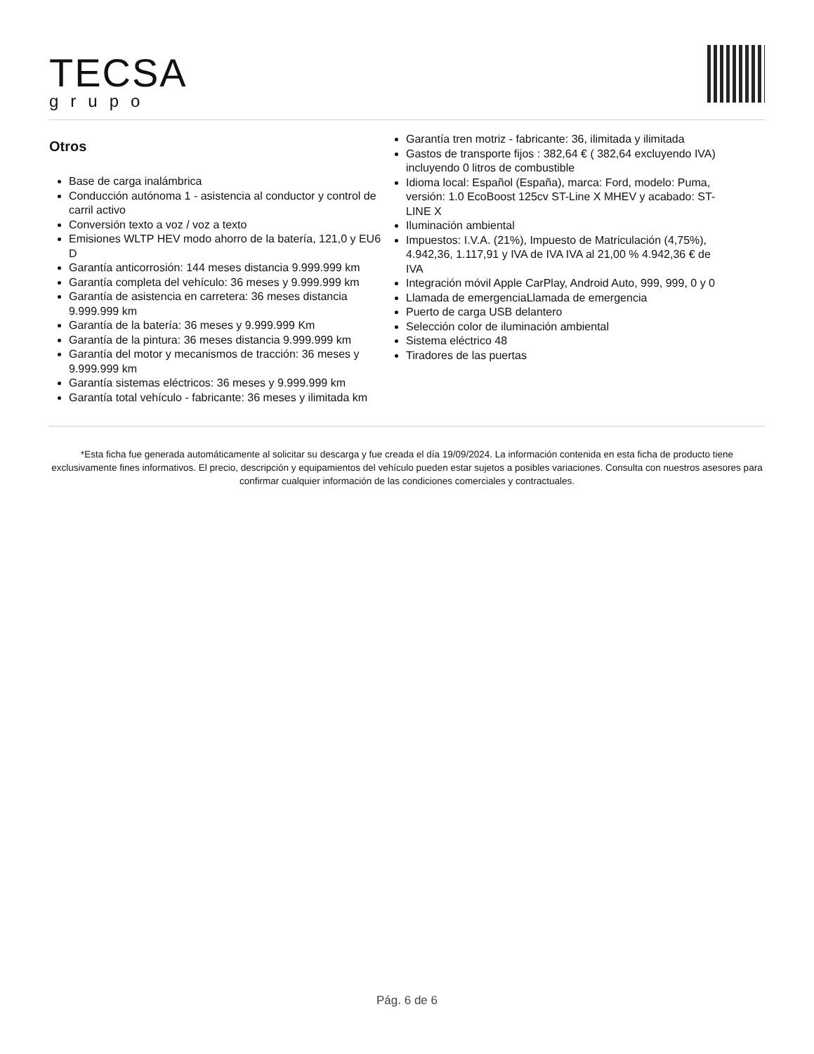TECSA
grupo
Otros
Base de carga inalámbrica
Conducción autónoma 1 - asistencia al conductor y control de carril activo
Conversión texto a voz / voz a texto
Emisiones WLTP HEV modo ahorro de la batería, 121,0 y EU6 D
Garantía anticorrosión: 144 meses distancia 9.999.999 km
Garantía completa del vehículo: 36 meses y 9.999.999 km
Garantía de asistencia en carretera: 36 meses distancia 9.999.999 km
Garantía de la batería: 36 meses y 9.999.999 Km
Garantía de la pintura: 36 meses distancia 9.999.999 km
Garantía del motor y mecanismos de tracción: 36 meses y 9.999.999 km
Garantía sistemas eléctricos: 36 meses y 9.999.999 km
Garantía total vehículo - fabricante: 36 meses y ilimitada km
Garantía tren motriz - fabricante: 36, ilimitada y ilimitada
Gastos de transporte fijos : 382,64 € ( 382,64 excluyendo IVA) incluyendo 0 litros de combustible
Idioma local: Español (España), marca: Ford, modelo: Puma, versión: 1.0 EcoBoost 125cv ST-Line X MHEV y acabado: ST-LINE X
Iluminación ambiental
Impuestos: I.V.A. (21%), Impuesto de Matriculación (4,75%), 4.942,36, 1.117,91 y IVA de IVA IVA al 21,00 % 4.942,36 € de IVA
Integración móvil Apple CarPlay, Android Auto, 999, 999, 0 y 0
Llamada de emergenciaLlamada de emergencia
Puerto de carga USB delantero
Selección color de iluminación ambiental
Sistema eléctrico 48
Tiradores de las puertas
*Esta ficha fue generada automáticamente al solicitar su descarga y fue creada el día 19/09/2024. La información contenida en esta ficha de producto tiene exclusivamente fines informativos. El precio, descripción y equipamientos del vehículo pueden estar sujetos a posibles variaciones. Consulta con nuestros asesores para confirmar cualquier información de las condiciones comerciales y contractuales.
Pág. 6 de 6